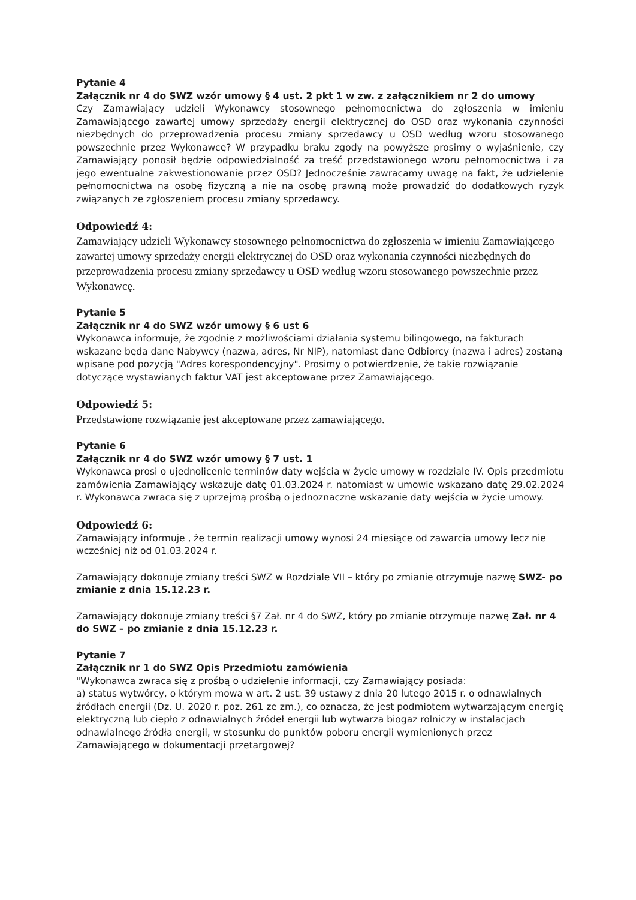Pytanie 4
Załącznik nr 4 do SWZ wzór umowy § 4 ust. 2 pkt 1 w zw. z załącznikiem nr 2 do umowy
Czy Zamawiający udzieli Wykonawcy stosownego pełnomocnictwa do zgłoszenia w imieniu Zamawiającego zawartej umowy sprzedaży energii elektrycznej do OSD oraz wykonania czynności niezbędnych do przeprowadzenia procesu zmiany sprzedawcy u OSD według wzoru stosowanego powszechnie przez Wykonawcę? W przypadku braku zgody na powyższe prosimy o wyjaśnienie, czy Zamawiający ponosił będzie odpowiedzialność za treść przedstawionego wzoru pełnomocnictwa i za jego ewentualne zakwestionowanie przez OSD? Jednocześnie zawracamy uwagę na fakt, że udzielenie pełnomocnictwa na osobę fizyczną a nie na osobę prawną może prowadzić do dodatkowych ryzyk związanych ze zgłoszeniem procesu zmiany sprzedawcy.
Odpowiedź 4:
Zamawiający udzieli Wykonawcy stosownego pełnomocnictwa do zgłoszenia w imieniu Zamawiającego zawartej umowy sprzedaży energii elektrycznej do OSD oraz wykonania czynności niezbędnych do przeprowadzenia procesu zmiany sprzedawcy u OSD według wzoru stosowanego powszechnie przez Wykonawcę.
Pytanie 5
Załącznik nr 4 do SWZ wzór umowy § 6 ust 6
Wykonawca informuje, że zgodnie z możliwościami działania systemu bilingowego, na fakturach wskazane będą dane Nabywcy (nazwa, adres, Nr NIP), natomiast dane Odbiorcy (nazwa i adres) zostaną wpisane pod pozycją "Adres korespondencyjny". Prosimy o potwierdzenie, że takie rozwiązanie dotyczące wystawianych faktur VAT jest akceptowane przez Zamawiającego.
Odpowiedź 5:
Przedstawione rozwiązanie jest akceptowane przez zamawiającego.
Pytanie 6
Załącznik nr 4 do SWZ wzór umowy § 7 ust. 1
Wykonawca prosi o ujednolicenie terminów daty wejścia w życie umowy w rozdziale IV. Opis przedmiotu zamówienia Zamawiający wskazuje datę 01.03.2024 r. natomiast w umowie wskazano datę 29.02.2024 r. Wykonawca zwraca się z uprzejmą prośbą o jednoznaczne wskazanie daty wejścia w życie umowy.
Odpowiedź 6:
Zamawiający informuje , że termin realizacji umowy wynosi 24 miesiące od zawarcia umowy lecz nie wcześniej niż od 01.03.2024 r.
Zamawiający dokonuje zmiany treści SWZ w Rozdziale VII – który po zmianie otrzymuje nazwę SWZ- po zmianie z dnia 15.12.23 r.
Zamawiający dokonuje zmiany treści §7 Zał. nr 4 do SWZ, który po zmianie otrzymuje nazwę Zał. nr 4 do SWZ – po zmianie z dnia 15.12.23 r.
Pytanie 7
Załącznik nr 1 do SWZ Opis Przedmiotu zamówienia
"Wykonawca zwraca się z prośbą o udzielenie informacji, czy Zamawiający posiada:
a) status wytwórcy, o którym mowa w art. 2 ust. 39 ustawy z dnia 20 lutego 2015 r. o odnawialnych źródłach energii (Dz. U. 2020 r. poz. 261 ze zm.), co oznacza, że jest podmiotem wytwarzającym energię elektryczną lub ciepło z odnawialnych źródeł energii lub wytwarza biogaz rolniczy w instalacjach odnawialnego źródła energii, w stosunku do punktów poboru energii wymienionych przez Zamawiającego w dokumentacji przetargowej?